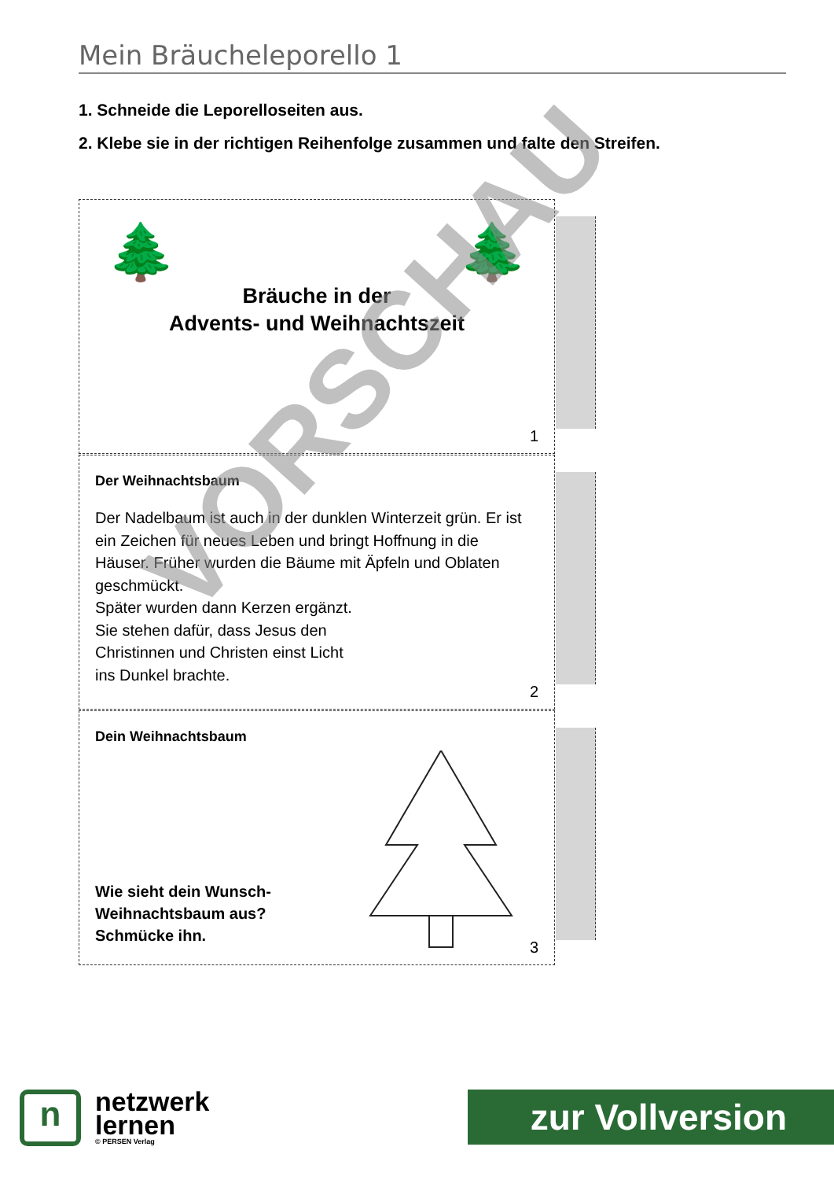Mein Bräucheleporello 1
1. Schneide die Leporelloseiten aus.
2. Klebe sie in der richtigen Reihenfolge zusammen und falte den Streifen.
Bräuche in der
Advents- und Weihnachtszeit
🌲 🌲
1
Der Weihnachtsbaum
Der Nadelbaum ist auch in der dunklen Winterzeit grün. Er ist ein Zeichen für neues Leben und bringt Hoffnung in die Häuser. Früher wurden die Bäume mit Äpfeln und Oblaten geschmückt.
Später wurden dann Kerzen ergänzt.
Sie stehen dafür, dass Jesus den
Christinnen und Christen einst Licht
ins Dunkel brachte.
2
Dein Weihnachtsbaum
Wie sieht dein Wunsch-
Weihnachtsbaum aus?
Schmücke ihn.
3
VORSCHAU
n
netzwerk
lernen
© PERSEN Verlag
zur Vollversion